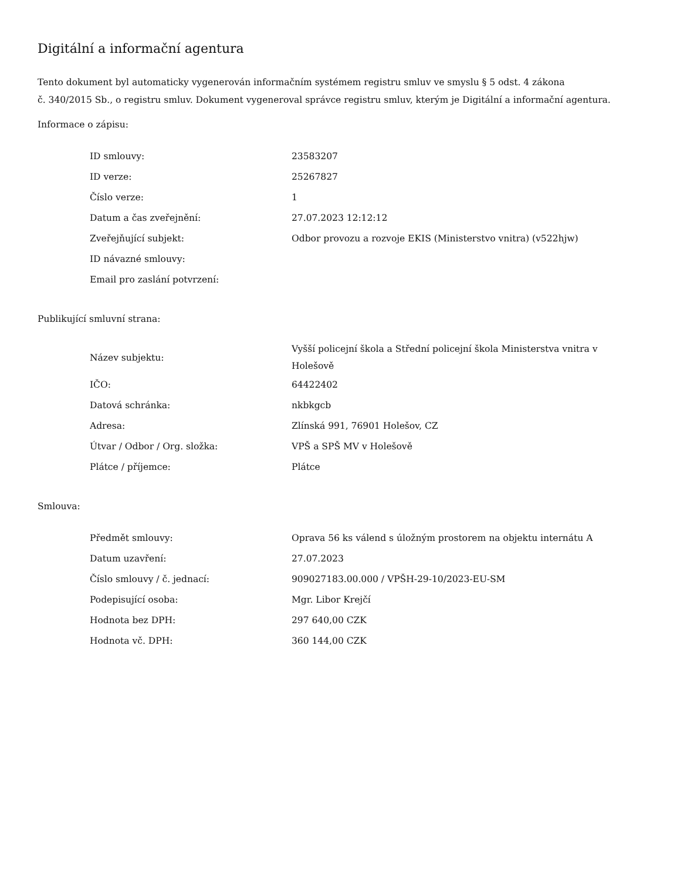Digitální a informační agentura
Tento dokument byl automaticky vygenerován informačním systémem registru smluv ve smyslu § 5 odst. 4 zákona
č. 340/2015 Sb., o registru smluv. Dokument vygeneroval správce registru smluv, kterým je Digitální a informační agentura.
Informace o zápisu:
| ID smlouvy: | 23583207 |
| ID verze: | 25267827 |
| Číslo verze: | 1 |
| Datum a čas zveřejnění: | 27.07.2023 12:12:12 |
| Zveřejňující subjekt: | Odbor provozu a rozvoje EKIS (Ministerstvo vnitra) (v522hjw) |
| ID návazné smlouvy: | |
| Email pro zaslání potvrzení: | |
Publikující smluvní strana:
| Název subjektu: | Vyšší policejní škola a Střední policejní škola Ministerstva vnitra v Holešově |
| IČO: | 64422402 |
| Datová schránka: | nkbkgcb |
| Adresa: | Zlínská 991, 76901 Holešov, CZ |
| Útvar / Odbor / Org. složka: | VPŠ a SPŠ MV v Holešově |
| Plátce / příjemce: | Plátce |
Smlouva:
| Předmět smlouvy: | Oprava 56 ks válend s úložným prostorem na objektu internátu A |
| Datum uzavření: | 27.07.2023 |
| Číslo smlouvy / č. jednací: | 909027183.00.000 / VPŠH-29-10/2023-EU-SM |
| Podepisující osoba: | Mgr. Libor Krejčí |
| Hodnota bez DPH: | 297 640,00 CZK |
| Hodnota vč. DPH: | 360 144,00 CZK |